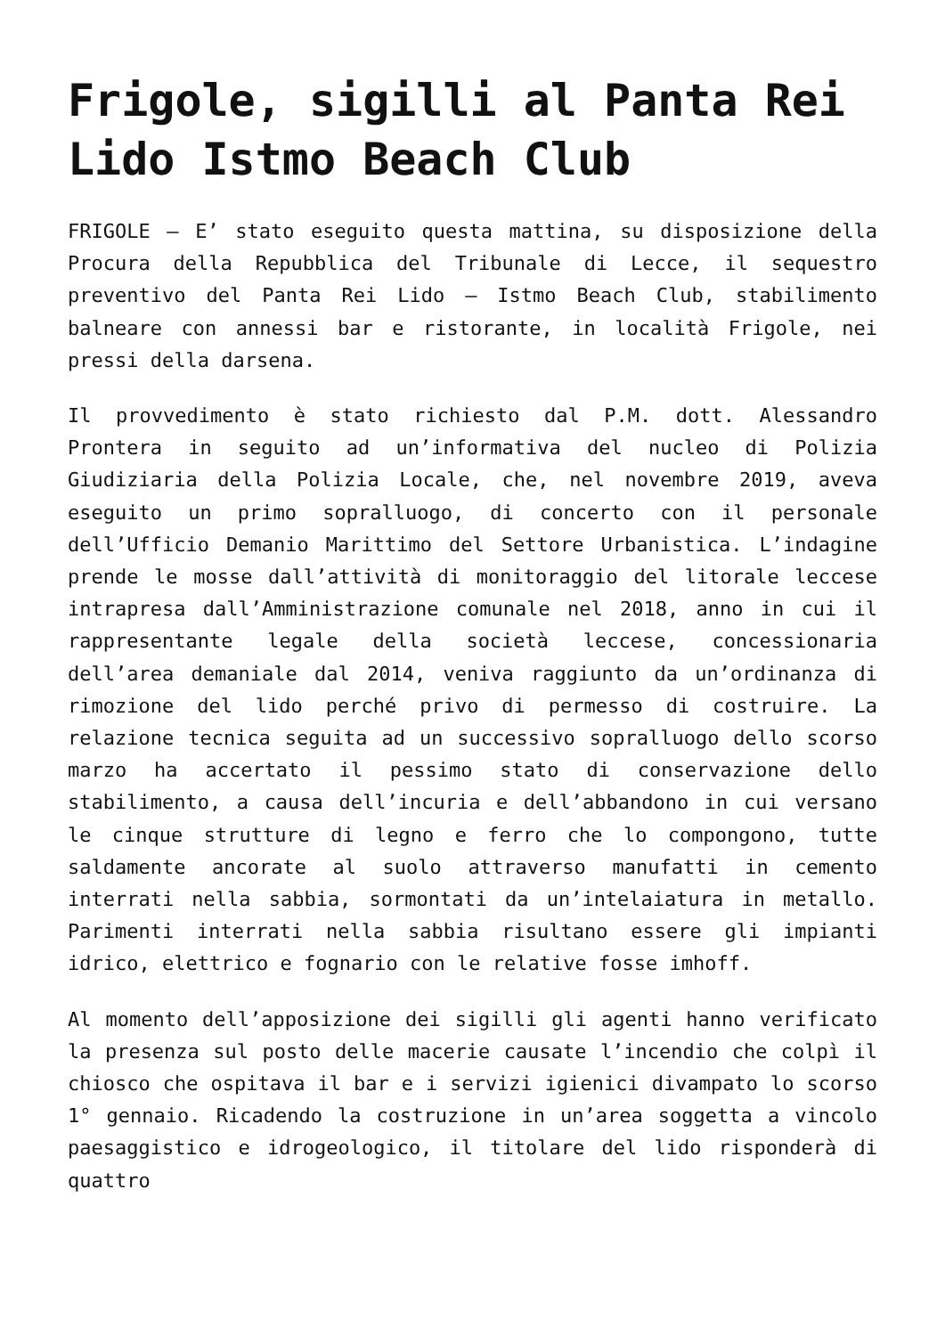Frigole, sigilli al Panta Rei Lido Istmo Beach Club
FRIGOLE – E’ stato eseguito questa mattina, su disposizione della Procura della Repubblica del Tribunale di Lecce, il sequestro preventivo del Panta Rei Lido – Istmo Beach Club, stabilimento balneare con annessi bar e ristorante, in località Frigole, nei pressi della darsena.
Il provvedimento è stato richiesto dal P.M. dott. Alessandro Prontera in seguito ad un’informativa del nucleo di Polizia Giudiziaria della Polizia Locale, che, nel novembre 2019, aveva eseguito un primo sopralluogo, di concerto con il personale dell’Ufficio Demanio Marittimo del Settore Urbanistica. L’indagine prende le mosse dall’attività di monitoraggio del litorale leccese intrapresa dall’Amministrazione comunale nel 2018, anno in cui il rappresentante legale della società leccese, concessionaria dell’area demaniale dal 2014, veniva raggiunto da un’ordinanza di rimozione del lido perché privo di permesso di costruire. La relazione tecnica seguita ad un successivo sopralluogo dello scorso marzo ha accertato il pessimo stato di conservazione dello stabilimento, a causa dell’incuria e dell’abbandono in cui versano le cinque strutture di legno e ferro che lo compongono, tutte saldamente ancorate al suolo attraverso manufatti in cemento interrati nella sabbia, sormontati da un’intelaiatura in metallo. Parimenti interrati nella sabbia risultano essere gli impianti idrico, elettrico e fognario con le relative fosse imhoff.
Al momento dell’apposizione dei sigilli gli agenti hanno verificato la presenza sul posto delle macerie causate l’incendio che colpì il chiosco che ospitava il bar e i servizi igienici divampato lo scorso 1° gennaio. Ricadendo la costruzione in un’area soggetta a vincolo paesaggistico e idrogeologico, il titolare del lido risponderà di quattro